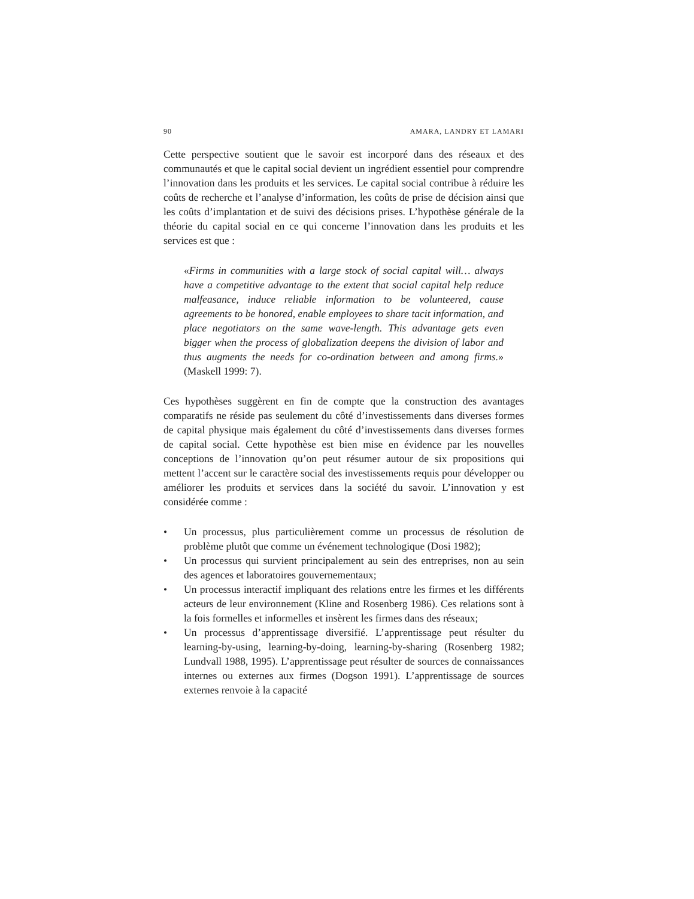90 AMARA, LANDRY ET LAMARI
Cette perspective soutient que le savoir est incorporé dans des réseaux et des communautés et que le capital social devient un ingrédient essentiel pour comprendre l’innovation dans les produits et les services. Le capital social contribue à réduire les coûts de recherche et l’analyse d’information, les coûts de prise de décision ainsi que les coûts d’implantation et de suivi des décisions prises. L’hypothèse générale de la théorie du capital social en ce qui concerne l’innovation dans les produits et les services est que :
«Firms in communities with a large stock of social capital will… always have a competitive advantage to the extent that social capital help reduce malfeasance, induce reliable information to be volunteered, cause agreements to be honored, enable employees to share tacit information, and place negotiators on the same wave-length. This advantage gets even bigger when the process of globalization deepens the division of labor and thus augments the needs for co-ordination between and among firms.» (Maskell 1999: 7).
Ces hypothèses suggèrent en fin de compte que la construction des avantages comparatifs ne réside pas seulement du côté d’investissements dans diverses formes de capital physique mais également du côté d’investissements dans diverses formes de capital social. Cette hypothèse est bien mise en évidence par les nouvelles conceptions de l’innovation qu’on peut résumer autour de six propositions qui mettent l’accent sur le caractère social des investissements requis pour développer ou améliorer les produits et services dans la société du savoir. L’innovation y est considérée comme :
• Un processus, plus particulièrement comme un processus de résolution de problème plutôt que comme un événement technologique (Dosi 1982);
• Un processus qui survient principalement au sein des entreprises, non au sein des agences et laboratoires gouvernementaux;
• Un processus interactif impliquant des relations entre les firmes et les différents acteurs de leur environnement (Kline and Rosenberg 1986). Ces relations sont à la fois formelles et informelles et insèrent les firmes dans des réseaux;
• Un processus d’apprentissage diversifié. L’apprentissage peut résulter du learning-by-using, learning-by-doing, learning-by-sharing (Rosenberg 1982; Lundvall 1988, 1995). L’apprentissage peut résulter de sources de connaissances internes ou externes aux firmes (Dogson 1991). L’apprentissage de sources externes renvoie à la capacité